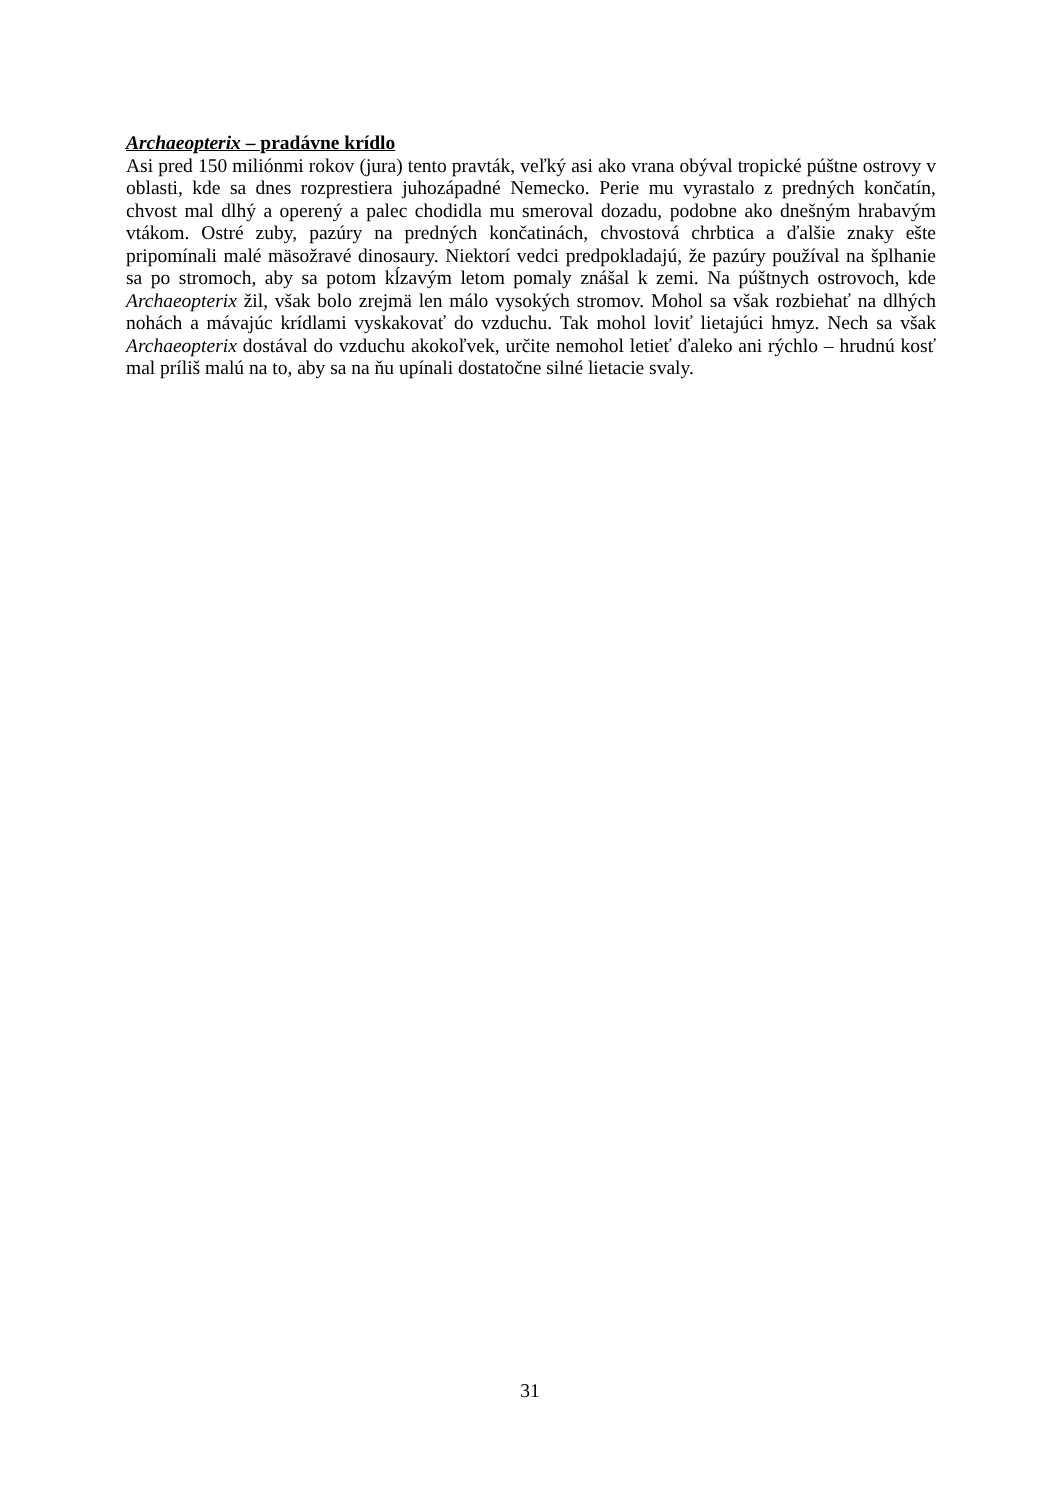Archaeopterix – pradávne krídlo
Asi pred 150 miliónmi rokov (jura) tento pravták, veľký asi ako vrana obýval tropické púštne ostrovy v oblasti, kde sa dnes rozprestiera juhozápadné Nemecko. Perie mu vyrastalo z predných končatín, chvost mal dlhý a operený a palec chodidla mu smeroval dozadu, podobne ako dnešným hrabavým vtákom. Ostré zuby, pazúry na predných končatinách, chvostová chrbtica a ďalšie znaky ešte pripomínali malé mäsožravé dinosaury. Niektorí vedci predpokladajú, že pazúry používal na šplhanie sa po stromoch, aby sa potom kĺzavým letom pomaly znášal k zemi. Na púštnych ostrovoch, kde Archaeopterix žil, však bolo zrejmä len málo vysokých stromov. Mohol sa však rozbiehať na dlhých nohách a mávajúc krídlami vyskakovať do vzduchu. Tak mohol loviť lietajúci hmyz. Nech sa však Archaeopterix dostával do vzduchu akokoľvek, určite nemohol letieť ďaleko ani rýchlo – hrudnú kosť mal príliš malú na to, aby sa na ňu upínali dostatočne silné lietacie svaly.
31